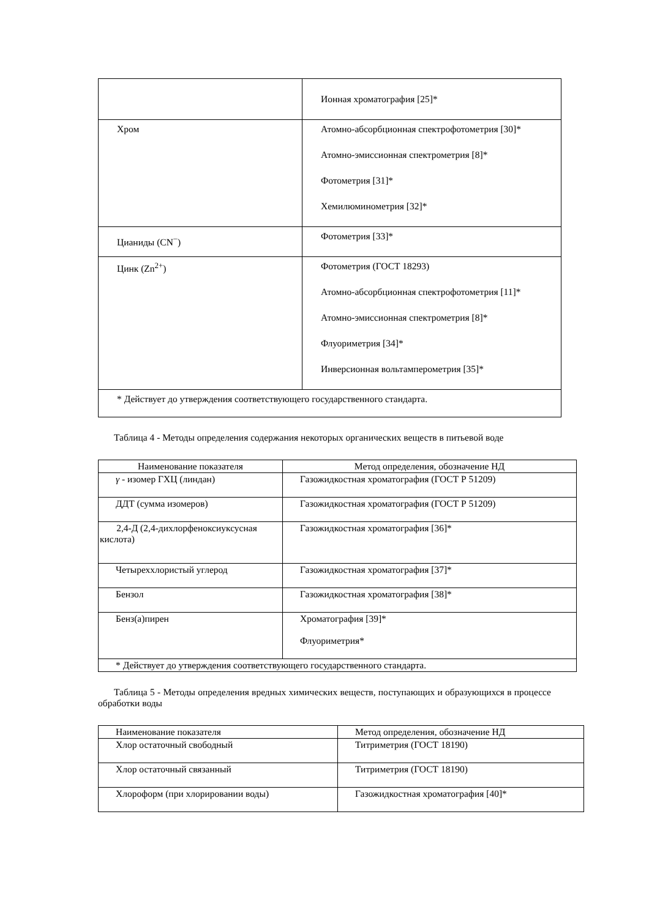| | Ионная хроматография [25]* |
| Хром | Атомно-абсорбционная спектрофотометрия [30]* Атомно-эмиссионная спектрометрия [8]* Фотометрия [31]* Хемилюминометрия [32]* |
| Цианиды (CN<sup>−</sup>) | Фотометрия [33]* |
| Цинк (Zn<sup>2+</sup>) | Фотометрия (ГОСТ 18293) Атомно-абсорбционная спектрофотометрия [11]* Атомно-эмиссионная спектрометрия [8]* Флуориметрия [34]* Инверсионная вольтамперометрия [35]* |
| * Действует до утверждения соответствующего государственного стандарта. | |
Таблица 4 - Методы определения содержания некоторых органических веществ в питьевой воде
| Наименование показателя | Метод определения, обозначение НД |
| --- | --- |
| γ - изомер ГХЦ (линдан) | Газожидкостная хроматография (ГОСТ Р 51209) |
| ДДТ (сумма изомеров) | Газожидкостная хроматография (ГОСТ Р 51209) |
| 2,4-Д (2,4-дихлорфеноксиуксусная кислота) | Газожидкостная хроматография [36]* |
| Четыреххлористый углерод | Газожидкостная хроматография [37]* |
| Бензол | Газожидкостная хроматография [38]* |
| Бенз(а)пирен | Хроматография [39]* Флуориметрия* |
| * Действует до утверждения соответствующего государственного стандарта. | |
Таблица 5 - Методы определения вредных химических веществ, поступающих и образующихся в процессе обработки воды
| Наименование показателя | Метод определения, обозначение НД |
| --- | --- |
| Хлор остаточный свободный | Титриметрия (ГОСТ 18190) |
| Хлор остаточный связанный | Титриметрия (ГОСТ 18190) |
| Хлороформ (при хлорировании воды) | Газожидкостная хроматография [40]* |